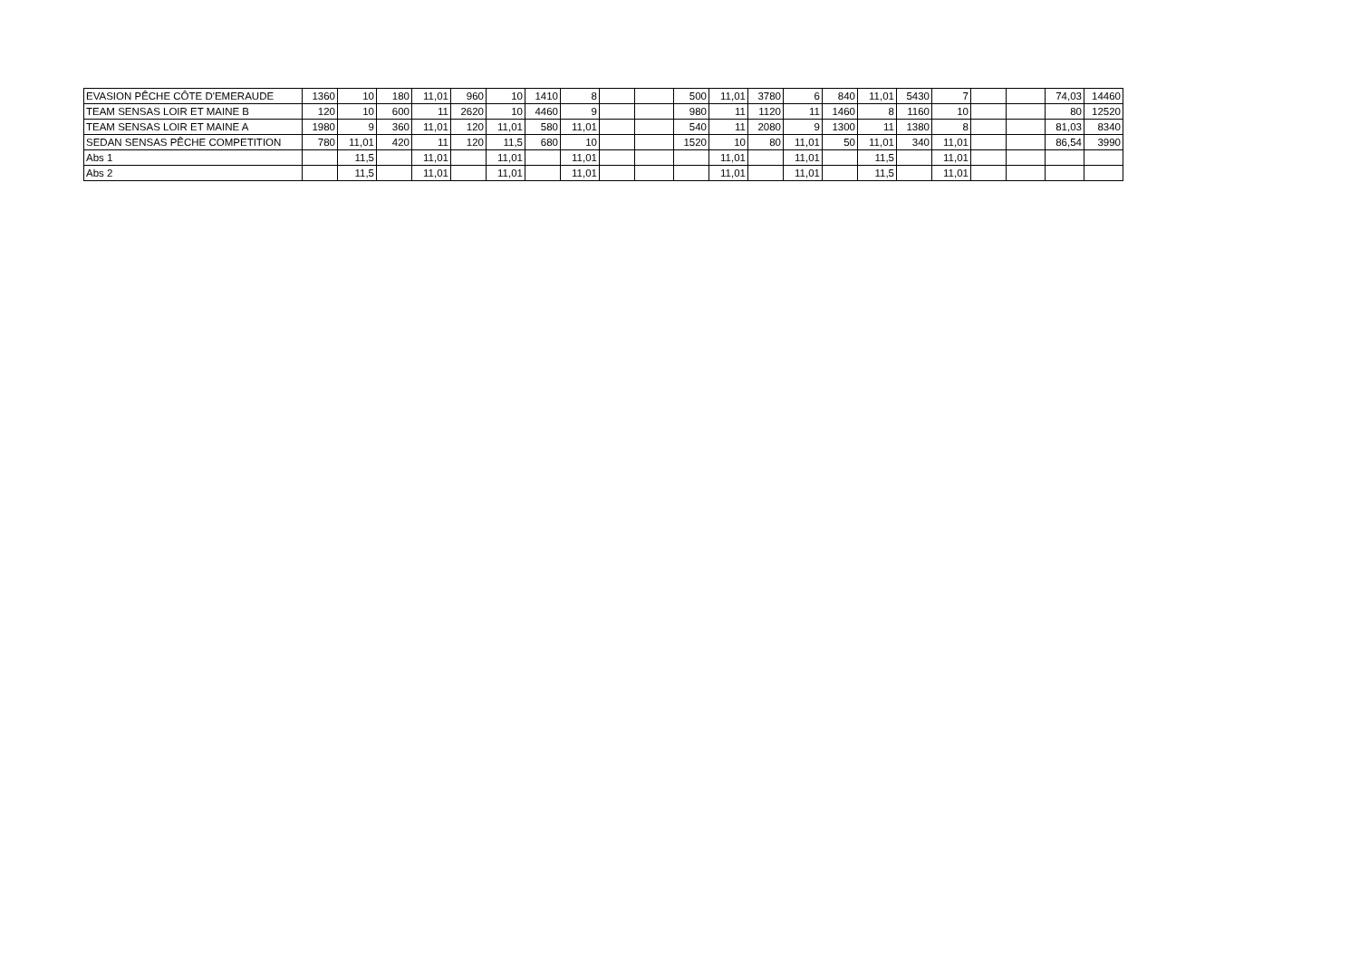| EVASION PÊCHE CÔTE D'EMERAUDE | 1360 | 10 | 180 | 11,01 | 960 | 10 | 1410 | 8 | | | 500 | 11,01 | 3780 | 6 | 840 | 11,01 | 5430 | 7 | | | 74,03 | 14460 |
| TEAM SENSAS LOIR ET MAINE B | 120 | 10 | 600 | 11 | 2620 | 10 | 4460 | 9 | | | 980 | 11 | 1120 | 11 | 1460 | 8 | 1160 | 10 | | | 80 | 12520 |
| TEAM SENSAS LOIR ET MAINE A | 1980 | 9 | 360 | 11,01 | 120 | 11,01 | 580 | 11,01 | | | 540 | 11 | 2080 | 9 | 1300 | 11 | 1380 | 8 | | | 81,03 | 8340 |
| SEDAN SENSAS PÊCHE COMPETITION | 780 | 11,01 | 420 | 11 | 120 | 11,5 | 680 | 10 | | | 1520 | 10 | 80 | 11,01 | 50 | 11,01 | 340 | 11,01 | | | 86,54 | 3990 |
| Abs 1 | | 11,5 | | 11,01 | | 11,01 | | 11,01 | | | | 11,01 | | 11,01 | | 11,5 | | 11,01 | | | | |
| Abs 2 | | 11,5 | | 11,01 | | 11,01 | | 11,01 | | | | 11,01 | | 11,01 | | 11,5 | | 11,01 | | | | |